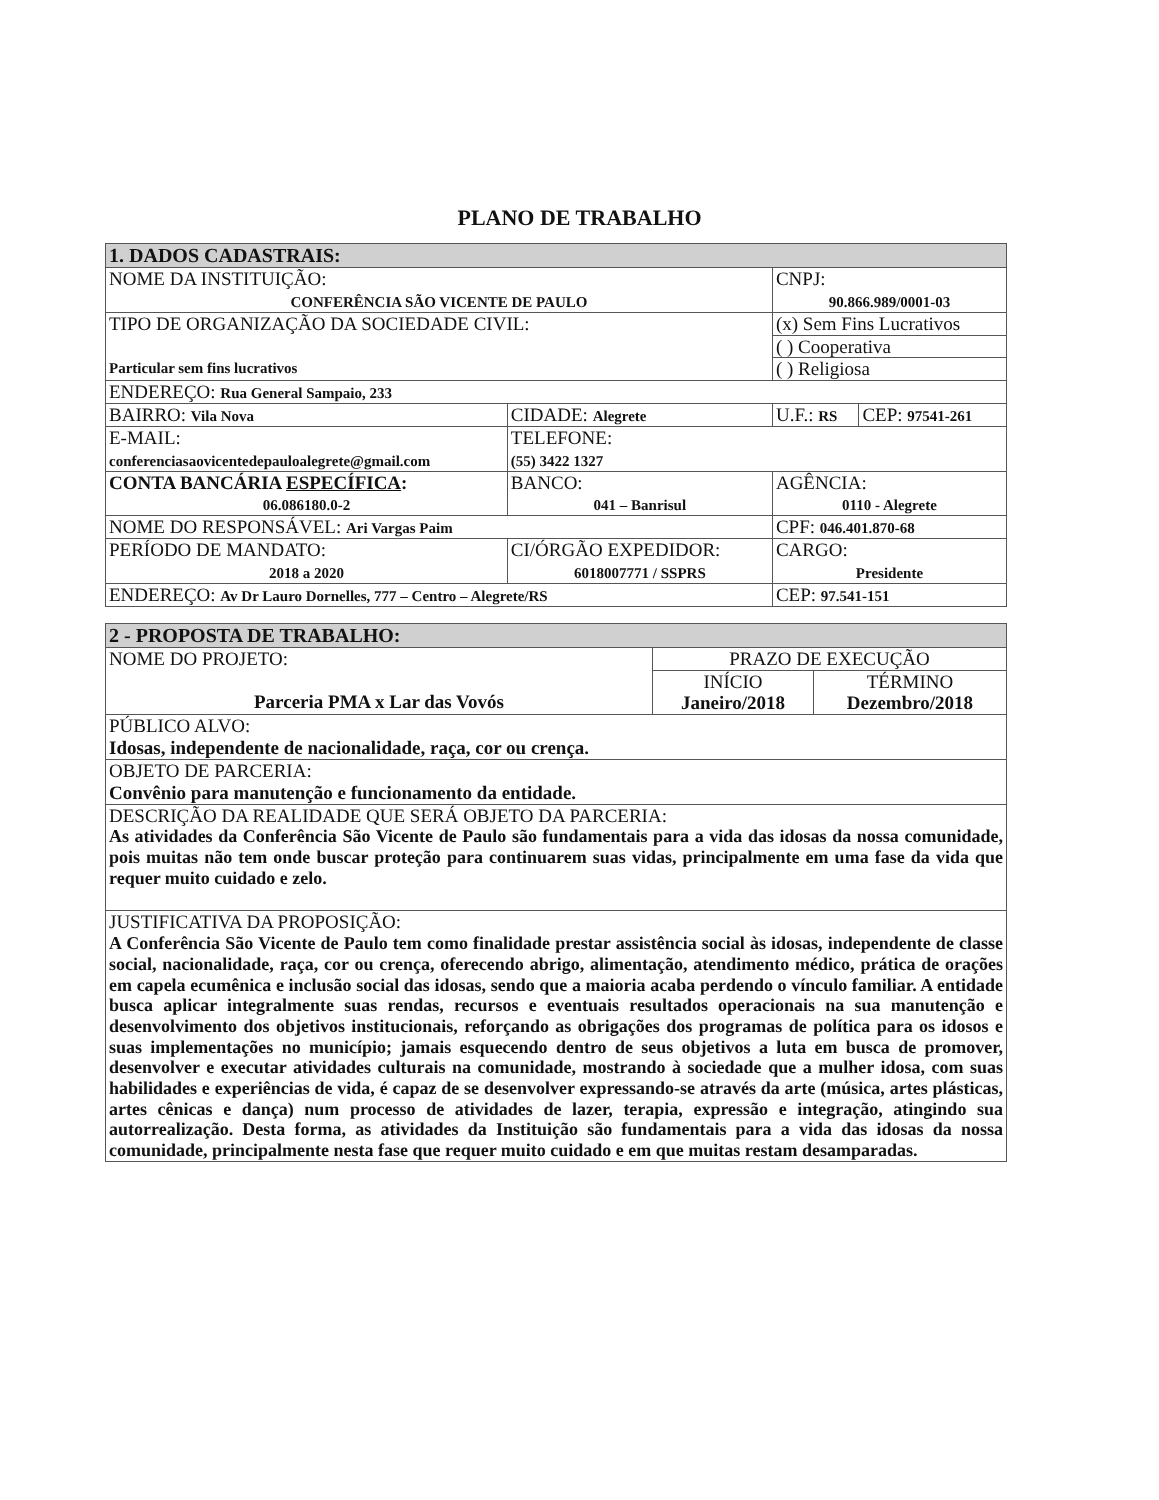PLANO DE TRABALHO
| 1. DADOS CADASTRAIS: | | | | |
| NOME DA INSTITUIÇÃO: CONFERÊNCIA SÃO VICENTE DE PAULO | | | CNPJ: 90.866.989/0001-03 | |
| TIPO DE ORGANIZAÇÃO DA SOCIEDADE CIVIL: Particular sem fins lucrativos | | | (x) Sem Fins Lucrativos | |
| | | | ( ) Cooperativa | |
| | | | ( ) Religiosa | |
| ENDEREÇO: Rua General Sampaio, 233 | | | | |
| BAIRRO: Vila Nova | | CIDADE: Alegrete | U.F.: RS | CEP: 97541-261 |
| E-MAIL: conferenciasaovicentedepauloalegrete@gmail.com | | TELEFONE: (55) 3422 1327 | | |
| CONTA BANCÁRIA ESPECÍFICA : 06.086180.0-2 | | BANCO: 041 – Banrisul | AGÊNCIA: 0110 - Alegrete | |
| NOME DO RESPONSÁVEL: Ari Vargas Paim | | | CPF: 046.401.870-68 | |
| PERÍODO DE MANDATO: 2018 a 2020 | CI/ÓRGÃO EXPEDIDOR: 6018007771 / SSPRS | | CARGO: Presidente | |
| ENDEREÇO: Av Dr Lauro Dornelles, 777 – Centro – Alegrete/RS | | | CEP: 97.541-151 | |
| 2 - PROPOSTA DE TRABALHO: | | |
| NOME DO PROJETO: Parceria PMA x Lar das Vovós | PRAZO DE EXECUÇÃO | |
| | INÍCIO Janeiro/2018 | TÉRMINO Dezembro/2018 |
| PÚBLICO ALVO: Idosas, independente de nacionalidade, raça, cor ou crença. | | |
| OBJETO DE PARCERIA: Convênio para manutenção e funcionamento da entidade. | | |
| DESCRIÇÃO DA REALIDADE QUE SERÁ OBJETO DA PARCERIA: As atividades da Conferência São Vicente de Paulo são fundamentais para a vida das idosas da nossa comunidade, pois muitas não tem onde buscar proteção para continuarem suas vidas, principalmente em uma fase da vida que requer muito cuidado e zelo. | | |
| JUSTIFICATIVA DA PROPOSIÇÃO: A Conferência São Vicente de Paulo tem como finalidade prestar assistência social às idosas, independente de classe social, nacionalidade, raça, cor ou crença, oferecendo abrigo, alimentação, atendimento médico, prática de orações em capela ecumênica e inclusão social das idosas, sendo que a maioria acaba perdendo o vínculo familiar. A entidade busca aplicar integralmente suas rendas, recursos e eventuais resultados operacionais na sua manutenção e desenvolvimento dos objetivos institucionais, reforçando as obrigações dos programas de política para os idosos e suas implementações no município; jamais esquecendo dentro de seus objetivos a luta em busca de promover, desenvolver e executar atividades culturais na comunidade, mostrando à sociedade que a mulher idosa, com suas habilidades e experiências de vida, é capaz de se desenvolver expressando-se através da arte (música, artes plásticas, artes cênicas e dança) num processo de atividades de lazer, terapia, expressão e integração, atingindo sua autorrealização. Desta forma, as atividades da Instituição são fundamentais para a vida das idosas da nossa comunidade, principalmente nesta fase que requer muito cuidado e em que muitas restam desamparadas. | | |